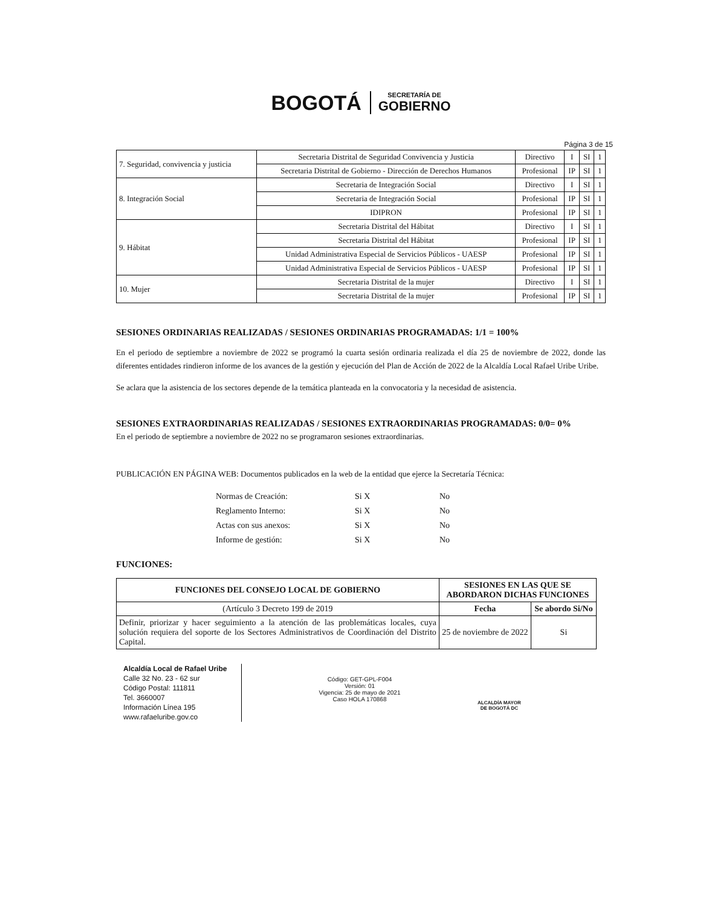BOGOTÁ
SECRETARÍA DE
GOBIERNO
Página 3 de 15
| 7. Seguridad, convivencia y justicia | Secretaria Distrital de Seguridad Convivencia y Justicia | Directivo | I | SI | 1 |
| | Secretaria Distrital de Gobierno - Dirección de Derechos Humanos | Profesional | IP | SI | 1 |
| 8. Integración Social | Secretaria de Integración Social | Directivo | I | SI | 1 |
| | Secretaria de Integración Social | Profesional | IP | SI | 1 |
| | IDIPRON | Profesional | IP | SI | 1 |
| 9. Hábitat | Secretaria Distrital del Hábitat | Directivo | I | SI | 1 |
| | Secretaria Distrital del Hábitat | Profesional | IP | SI | 1 |
| | Unidad Administrativa Especial de Servicios Públicos - UAESP | Profesional | IP | SI | 1 |
| | Unidad Administrativa Especial de Servicios Públicos - UAESP | Profesional | IP | SI | 1 |
| 10. Mujer | Secretaria Distrital de la mujer | Directivo | I | SI | 1 |
| | Secretaria Distrital de la mujer | Profesional | IP | SI | 1 |
SESIONES ORDINARIAS REALIZADAS / SESIONES ORDINARIAS PROGRAMADAS: 1/1 = 100%
En el periodo de septiembre a noviembre de 2022 se programó la cuarta sesión ordinaria realizada el día 25 de noviembre de 2022, donde las diferentes entidades rindieron informe de los avances de la gestión y ejecución del Plan de Acción de 2022 de la Alcaldía Local Rafael Uribe Uribe.
Se aclara que la asistencia de los sectores depende de la temática planteada en la convocatoria y la necesidad de asistencia.
SESIONES EXTRAORDINARIAS REALIZADAS / SESIONES EXTRAORDINARIAS PROGRAMADAS: 0/0= 0%
En el periodo de septiembre a noviembre de 2022 no se programaron sesiones extraordinarias.
PUBLICACIÓN EN PÁGINA WEB: Documentos publicados en la web de la entidad que ejerce la Secretaría Técnica:
Normas de Creación: Si X No
Reglamento Interno: Si X No
Actas con sus anexos: Si X No
Informe de gestión: Si X No
FUNCIONES:
| FUNCIONES DEL CONSEJO LOCAL DE GOBIERNO | SESIONES EN LAS QUE SE ABORDARON DICHAS FUNCIONES | |
| --- | --- | --- |
| (Artículo 3 Decreto 199 de 2019 | Fecha | Se abordo Si/No |
| Definir, priorizar y hacer seguimiento a la atención de las problemáticas locales, cuya solución requiera del soporte de los Sectores Administrativos de Coordinación del Distrito Capital. | 25 de noviembre de 2022 | Si |
Alcaldía Local de Rafael Uribe
Calle 32 No. 23 - 62 sur
Código Postal: 111811
Tel. 3660007
Información Línea 195
www.rafaeluribe.gov.co
Código: GET-GPL-F004
Versión: 01
Vigencia: 25 de mayo de 2021
Caso HOLA 170868
ALCALDÍA MAYOR
DE BOGOTÁ DC